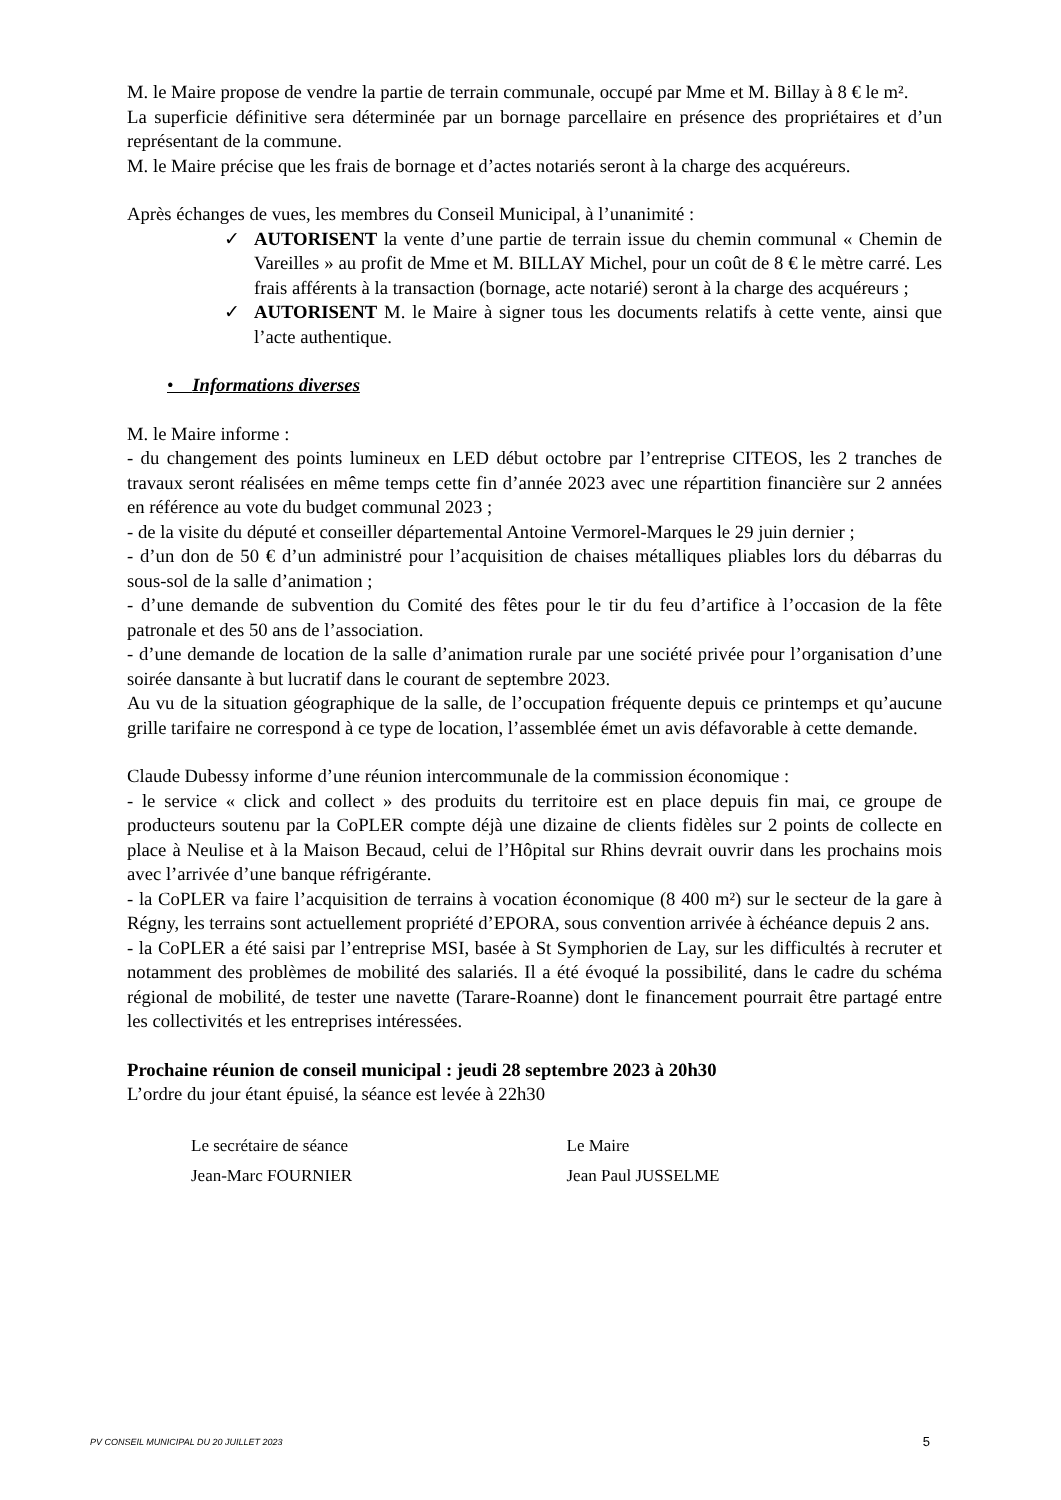M. le Maire propose de vendre la partie de terrain communale, occupé par Mme et M. Billay à 8 € le m².
La superficie définitive sera déterminée par un bornage parcellaire en présence des propriétaires et d’un représentant de la commune.
M. le Maire précise que les frais de bornage et d’actes notariés seront à la charge des acquéreurs.
Après échanges de vues, les membres du Conseil Municipal, à l’unanimité :
✓ AUTORISENT la vente d’une partie de terrain issue du chemin communal « Chemin de Vareilles » au profit de Mme et M. BILLAY Michel, pour un coût de 8 € le mètre carré. Les frais afférents à la transaction (bornage, acte notarié) seront à la charge des acquéreurs ;
✓ AUTORISENT M. le Maire à signer tous les documents relatifs à cette vente, ainsi que l’acte authentique.
• Informations diverses
M. le Maire informe :
- du changement des points lumineux en LED début octobre par l’entreprise CITEOS, les 2 tranches de travaux seront réalisées en même temps cette fin d’année 2023 avec une répartition financière sur 2 années en référence au vote du budget communal 2023 ;
- de la visite du député et conseiller départemental Antoine Vermorel-Marques le 29 juin dernier ;
- d’un don de 50 € d’un administré pour l’acquisition de chaises métalliques pliables lors du débarras du sous-sol de la salle d’animation ;
- d’une demande de subvention du Comité des fêtes pour le tir du feu d’artifice à l’occasion de la fête patronale et des 50 ans de l’association.
- d’une demande de location de la salle d’animation rurale par une société privée pour l’organisation d’une soirée dansante à but lucratif dans le courant de septembre 2023.
Au vu de la situation géographique de la salle, de l’occupation fréquente depuis ce printemps et qu’aucune grille tarifaire ne correspond à ce type de location, l’assemblée émet un avis défavorable à cette demande.
Claude Dubessy informe d’une réunion intercommunale de la commission économique :
- le service « click and collect » des produits du territoire est en place depuis fin mai, ce groupe de producteurs soutenu par la CoPLER compte déjà une dizaine de clients fidèles sur 2 points de collecte en place à Neulise et à la Maison Becaud, celui de l’Hôpital sur Rhins devrait ouvrir dans les prochains mois avec l’arrivée d’une banque réfrigérante.
- la CoPLER va faire l’acquisition de terrains à vocation économique (8 400 m²) sur le secteur de la gare à Régny, les terrains sont actuellement propriété d’EPORA, sous convention arrivée à échéance depuis 2 ans.
- la CoPLER a été saisi par l’entreprise MSI, basée à St Symphorien de Lay, sur les difficultés à recruter et notamment des problèmes de mobilité des salariés. Il a été évoqué la possibilité, dans le cadre du schéma régional de mobilité, de tester une navette (Tarare-Roanne) dont le financement pourrait être partagé entre les collectivités et les entreprises intéressées.
Prochaine réunion de conseil municipal : jeudi 28 septembre 2023 à 20h30
L’ordre du jour étant épuisé, la séance est levée à 22h30
Le secrétaire de séance
Jean-Marc FOURNIER
Le Maire
Jean Paul JUSSELME
PV CONSEIL MUNICIPAL DU 20 JUILLET 2023 5